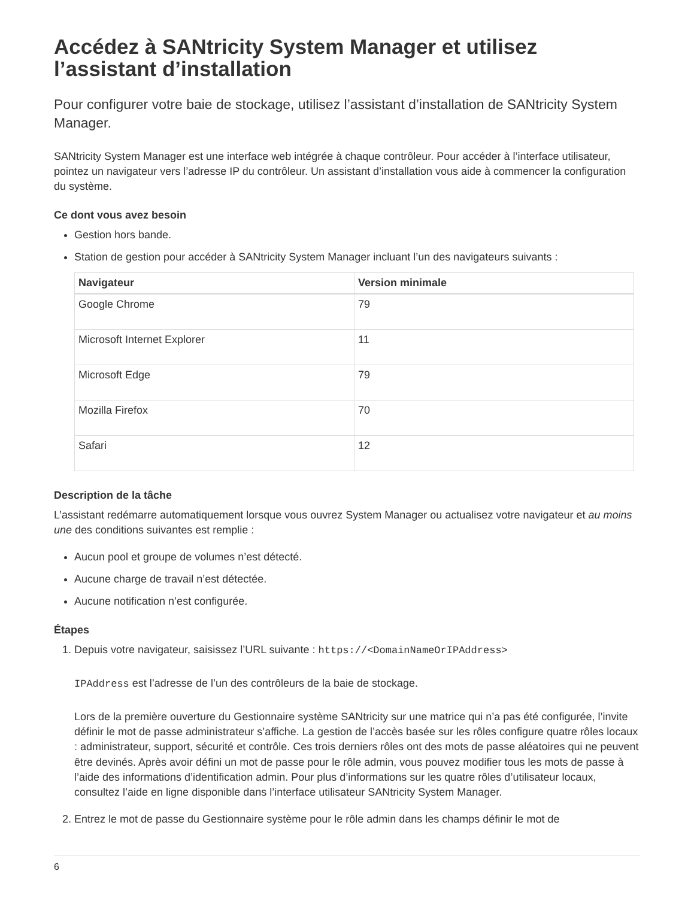Accédez à SANtricity System Manager et utilisez l’assistant d’installation
Pour configurer votre baie de stockage, utilisez l’assistant d’installation de SANtricity System Manager.
SANtricity System Manager est une interface web intégrée à chaque contrôleur. Pour accéder à l’interface utilisateur, pointez un navigateur vers l’adresse IP du contrôleur. Un assistant d’installation vous aide à commencer la configuration du système.
Ce dont vous avez besoin
Gestion hors bande.
Station de gestion pour accéder à SANtricity System Manager incluant l’un des navigateurs suivants :
| Navigateur | Version minimale |
| --- | --- |
| Google Chrome | 79 |
| Microsoft Internet Explorer | 11 |
| Microsoft Edge | 79 |
| Mozilla Firefox | 70 |
| Safari | 12 |
Description de la tâche
L’assistant redémarre automatiquement lorsque vous ouvrez System Manager ou actualisez votre navigateur et au moins une des conditions suivantes est remplie :
Aucun pool et groupe de volumes n’est détecté.
Aucune charge de travail n’est détectée.
Aucune notification n’est configurée.
Étapes
1. Depuis votre navigateur, saisissez l’URL suivante : https://<DomainNameOrIPAddress>
IPAddress est l’adresse de l’un des contrôleurs de la baie de stockage.
Lors de la première ouverture du Gestionnaire système SANtricity sur une matrice qui n’a pas été configurée, l’invite définir le mot de passe administrateur s’affiche. La gestion de l’accès basée sur les rôles configure quatre rôles locaux : administrateur, support, sécurité et contrôle. Ces trois derniers rôles ont des mots de passe aléatoires qui ne peuvent être devinés. Après avoir défini un mot de passe pour le rôle admin, vous pouvez modifier tous les mots de passe à l’aide des informations d’identification admin. Pour plus d’informations sur les quatre rôles d’utilisateur locaux, consultez l’aide en ligne disponible dans l’interface utilisateur SANtricity System Manager.
2. Entrez le mot de passe du Gestionnaire système pour le rôle admin dans les champs définir le mot de
6